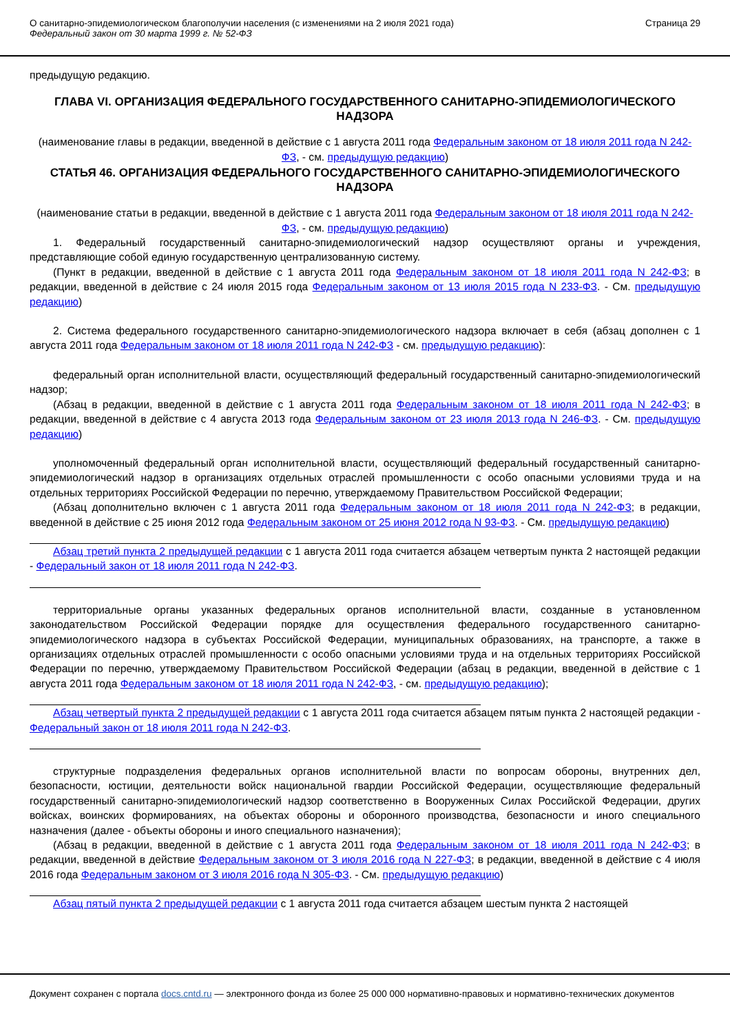О санитарно-эпидемиологическом благополучии населения (с изменениями на 2 июля 2021 года)
Федеральный закон от 30 марта 1999 г. № 52-ФЗ
Страница 29
предыдущую редакцию.
ГЛАВА VI. ОРГАНИЗАЦИЯ ФЕДЕРАЛЬНОГО ГОСУДАРСТВЕННОГО САНИТАРНО-ЭПИДЕМИОЛОГИЧЕСКОГО НАДЗОРА
(наименование главы в редакции, введенной в действие с 1 августа 2011 года Федеральным законом от 18 июля 2011 года N 242-ФЗ, - см. предыдущую редакцию)
СТАТЬЯ 46. ОРГАНИЗАЦИЯ ФЕДЕРАЛЬНОГО ГОСУДАРСТВЕННОГО САНИТАРНО-ЭПИДЕМИОЛОГИЧЕСКОГО НАДЗОРА
(наименование статьи в редакции, введенной в действие с 1 августа 2011 года Федеральным законом от 18 июля 2011 года N 242-ФЗ, - см. предыдущую редакцию)
1. Федеральный государственный санитарно-эпидемиологический надзор осуществляют органы и учреждения, представляющие собой единую государственную централизованную систему.
(Пункт в редакции, введенной в действие с 1 августа 2011 года Федеральным законом от 18 июля 2011 года N 242-ФЗ; в редакции, введенной в действие с 24 июля 2015 года Федеральным законом от 13 июля 2015 года N 233-ФЗ. - См. предыдущую редакцию)
2. Система федерального государственного санитарно-эпидемиологического надзора включает в себя (абзац дополнен с 1 августа 2011 года Федеральным законом от 18 июля 2011 года N 242-ФЗ - см. предыдущую редакцию):
федеральный орган исполнительной власти, осуществляющий федеральный государственный санитарно-эпидемиологический надзор;
(Абзац в редакции, введенной в действие с 1 августа 2011 года Федеральным законом от 18 июля 2011 года N 242-ФЗ; в редакции, введенной в действие с 4 августа 2013 года Федеральным законом от 23 июля 2013 года N 246-ФЗ. - См. предыдущую редакцию)
уполномоченный федеральный орган исполнительной власти, осуществляющий федеральный государственный санитарно-эпидемиологический надзор в организациях отдельных отраслей промышленности с особо опасными условиями труда и на отдельных территориях Российской Федерации по перечню, утверждаемому Правительством Российской Федерации;
(Абзац дополнительно включен с 1 августа 2011 года Федеральным законом от 18 июля 2011 года N 242-ФЗ; в редакции, введенной в действие с 25 июня 2012 года Федеральным законом от 25 июня 2012 года N 93-ФЗ. - См. предыдущую редакцию)
Абзац третий пункта 2 предыдущей редакции с 1 августа 2011 года считается абзацем четвертым пункта 2 настоящей редакции - Федеральный закон от 18 июля 2011 года N 242-ФЗ.
территориальные органы указанных федеральных органов исполнительной власти, созданные в установленном законодательством Российской Федерации порядке для осуществления федерального государственного санитарно-эпидемиологического надзора в субъектах Российской Федерации, муниципальных образованиях, на транспорте, а также в организациях отдельных отраслей промышленности с особо опасными условиями труда и на отдельных территориях Российской Федерации по перечню, утверждаемому Правительством Российской Федерации (абзац в редакции, введенной в действие с 1 августа 2011 года Федеральным законом от 18 июля 2011 года N 242-ФЗ, - см. предыдущую редакцию);
Абзац четвертый пункта 2 предыдущей редакции с 1 августа 2011 года считается абзацем пятым пункта 2 настоящей редакции - Федеральный закон от 18 июля 2011 года N 242-ФЗ.
структурные подразделения федеральных органов исполнительной власти по вопросам обороны, внутренних дел, безопасности, юстиции, деятельности войск национальной гвардии Российской Федерации, осуществляющие федеральный государственный санитарно-эпидемиологический надзор соответственно в Вооруженных Силах Российской Федерации, других войсках, воинских формированиях, на объектах обороны и оборонного производства, безопасности и иного специального назначения (далее - объекты обороны и иного специального назначения);
(Абзац в редакции, введенной в действие с 1 августа 2011 года Федеральным законом от 18 июля 2011 года N 242-ФЗ; в редакции, введенной в действие Федеральным законом от 3 июля 2016 года N 227-ФЗ; в редакции, введенной в действие с 4 июля 2016 года Федеральным законом от 3 июля 2016 года N 305-ФЗ. - См. предыдущую редакцию)
Абзац пятый пункта 2 предыдущей редакции с 1 августа 2011 года считается абзацем шестым пункта 2 настоящей
Документ сохранен с портала docs.cntd.ru — электронного фонда из более 25 000 000 нормативно-правовых и нормативно-технических документов